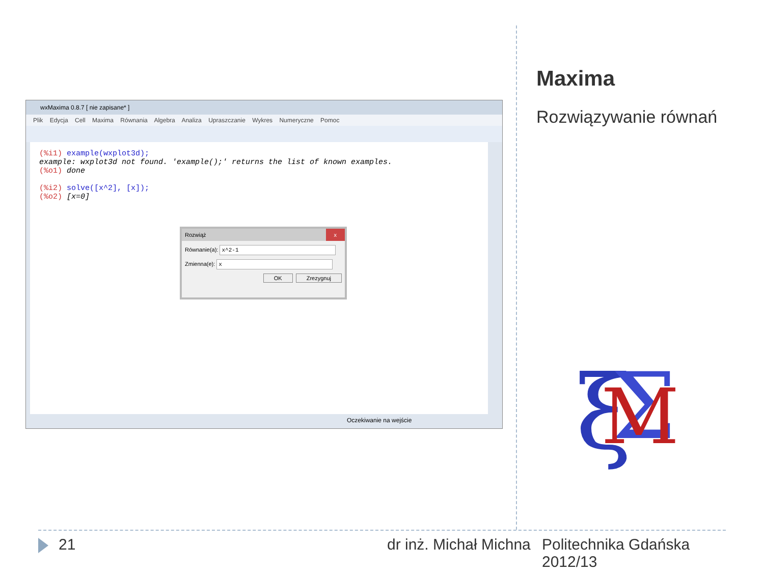wxMaxima 0.8.7 [ nie zapisane* ]
Plik Edycja Cell Maxima Równania Algebra Analiza Upraszczanie Wykres Numeryczne Pomoc
(%i1) example(wxplot3d);
example: wxplot3d not found. 'example();' returns the list of known examples.
(%o1) done
(%i2) solve([x^2], [x]);
(%o2) [x=0]
Oczekiwanie na wejście
Rozwiąż x
Równanie(a): x^2-1
Zmienna(e): x
OK Zrezygnuj
Maxima
Rozwiązywanie równań
ξ
Σ
M
21 dr inż. Michał Michna
Politechnika Gdańska
2012/13